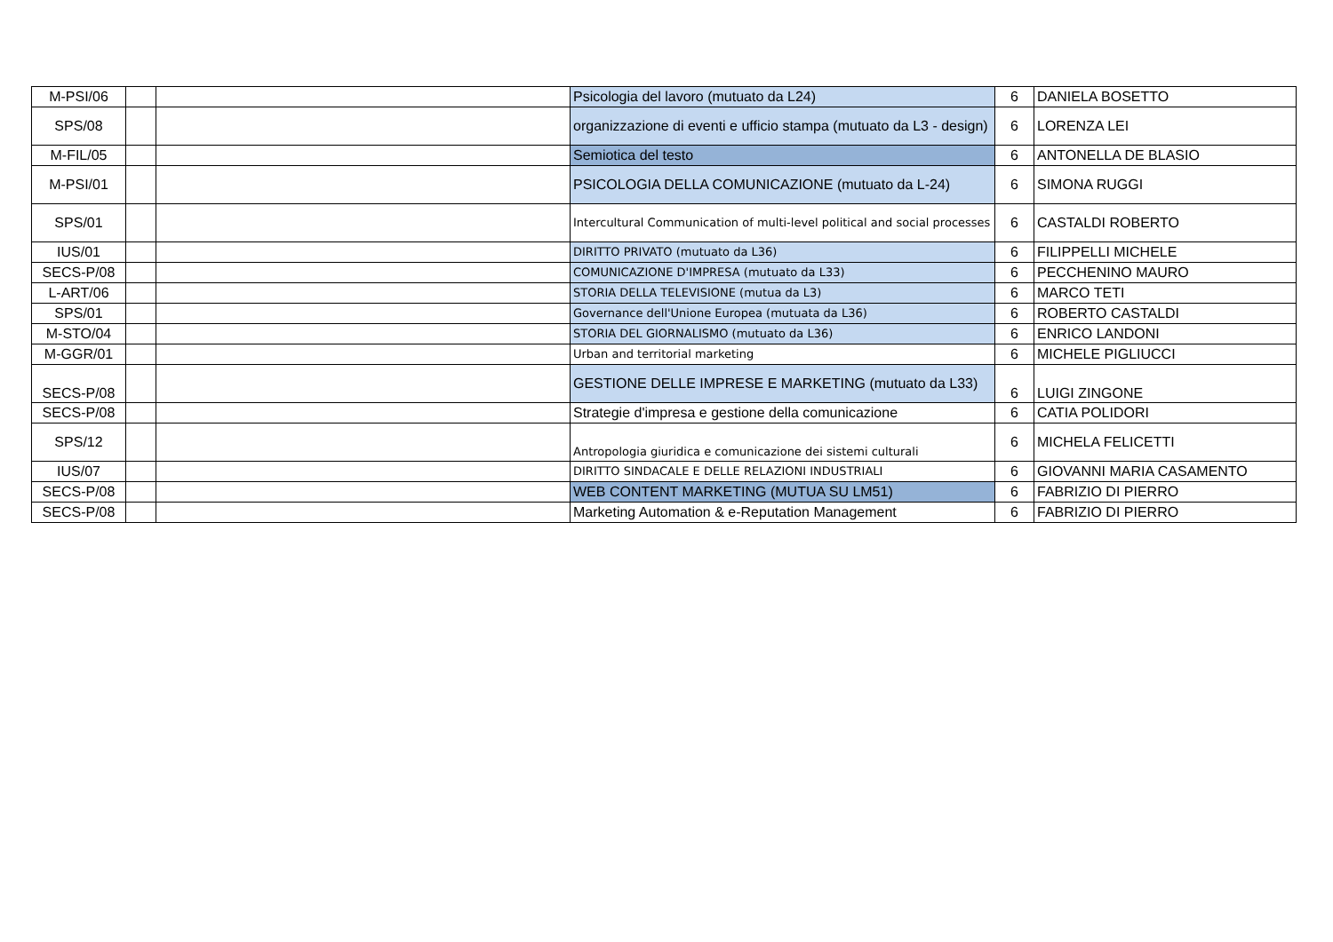| M-PSI/06 | | | Psicologia del lavoro (mutuato da L24) | 6 | DANIELA BOSETTO |
| SPS/08 | | | organizzazione di eventi e ufficio stampa (mutuato da L3 - design) | 6 | LORENZA LEI |
| M-FIL/05 | | | Semiotica del testo | 6 | ANTONELLA DE BLASIO |
| M-PSI/01 | | | PSICOLOGIA DELLA COMUNICAZIONE (mutuato da L-24) | 6 | SIMONA RUGGI |
| SPS/01 | | | Intercultural Communication of multi-level political and social processes | 6 | CASTALDI ROBERTO |
| IUS/01 | | | DIRITTO PRIVATO (mutuato da L36) | 6 | FILIPPELLI MICHELE |
| SECS-P/08 | | | COMUNICAZIONE D'IMPRESA (mutuato da L33) | 6 | PECCHENINO MAURO |
| L-ART/06 | | | STORIA DELLA TELEVISIONE (mutua da L3) | 6 | MARCO TETI |
| SPS/01 | | | Governance dell'Unione Europea (mutuata da L36) | 6 | ROBERTO CASTALDI |
| M-STO/04 | | | STORIA DEL GIORNALISMO (mutuato da L36) | 6 | ENRICO LANDONI |
| M-GGR/01 | | | Urban and territorial marketing | 6 | MICHELE PIGLIUCCI |
| SECS-P/08 | | | GESTIONE DELLE IMPRESE E MARKETING (mutuato da L33) | 6 | LUIGI ZINGONE |
| SECS-P/08 | | | Strategie d'impresa e gestione della comunicazione | 6 | CATIA POLIDORI |
| SPS/12 | | | Antropologia giuridica e comunicazione dei sistemi culturali | 6 | MICHELA FELICETTI |
| IUS/07 | | | DIRITTO SINDACALE E DELLE RELAZIONI INDUSTRIALI | 6 | GIOVANNI MARIA CASAMENTO |
| SECS-P/08 | | | WEB CONTENT MARKETING (MUTUA SU LM51) | 6 | FABRIZIO DI PIERRO |
| SECS-P/08 | | | Marketing Automation & e-Reputation Management | 6 | FABRIZIO DI PIERRO |